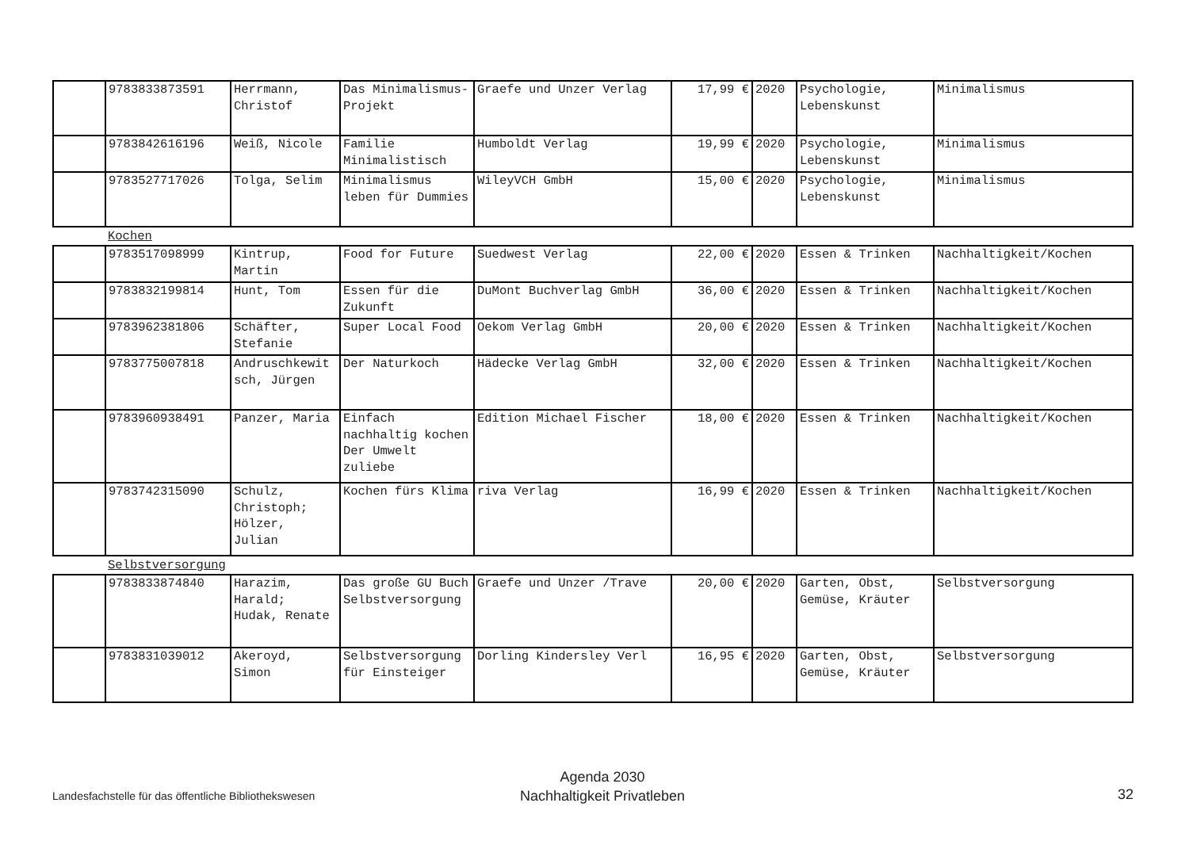| | 9783833873591 | Herrmann, Christof | Das Minimalismus-Projekt | Graefe und Unzer Verlag | 17,99 € | 2020 | Psychologie, Lebenskunst | Minimalismus |
| | 9783842616196 | Weiß, Nicole | Familie Minimalistisch | Humboldt Verlag | 19,99 € | 2020 | Psychologie, Lebenskunst | Minimalismus |
| | 9783527717026 | Tolga, Selim | Minimalismus leben für Dummies | WileyVCH GmbH | 15,00 € | 2020 | Psychologie, Lebenskunst | Minimalismus |
Kochen
| | 9783517098999 | Kintrup, Martin | Food for Future | Suedwest Verlag | 22,00 € | 2020 | Essen & Trinken | Nachhaltigkeit/Kochen |
| | 9783832199814 | Hunt, Tom | Essen für die Zukunft | DuMont Buchverlag GmbH | 36,00 € | 2020 | Essen & Trinken | Nachhaltigkeit/Kochen |
| | 9783962381806 | Schäfter, Stefanie | Super Local Food | Oekom Verlag GmbH | 20,00 € | 2020 | Essen & Trinken | Nachhaltigkeit/Kochen |
| | 9783775007818 | Andruschkewitsch, Jürgen | Der Naturkoch | Hädecke Verlag GmbH | 32,00 € | 2020 | Essen & Trinken | Nachhaltigkeit/Kochen |
| | 9783960938491 | Panzer, Maria | Einfach nachhaltig kochen Der Umwelt zuliebe | Edition Michael Fischer | 18,00 € | 2020 | Essen & Trinken | Nachhaltigkeit/Kochen |
| | 9783742315090 | Schulz, Christoph; Hölzer, Julian | Kochen fürs Klima | riva Verlag | 16,99 € | 2020 | Essen & Trinken | Nachhaltigkeit/Kochen |
Selbstversorgung
| | 9783833874840 | Harazim, Harald; Hudak, Renate | Das große GU Buch Selbstversorgung | Graefe und Unzer /Trave | 20,00 € | 2020 | Garten, Obst, Gemüse, Kräuter | Selbstversorgung |
| | 9783831039012 | Akeroyd, Simon | Selbstversorgung für Einsteiger | Dorling Kindersley Verl | 16,95 € | 2020 | Garten, Obst, Gemüse, Kräuter | Selbstversorgung |
Landesfachstelle für das öffentliche Bibliothekswesen
Agenda 2030
Nachhaltigkeit Privatleben
32